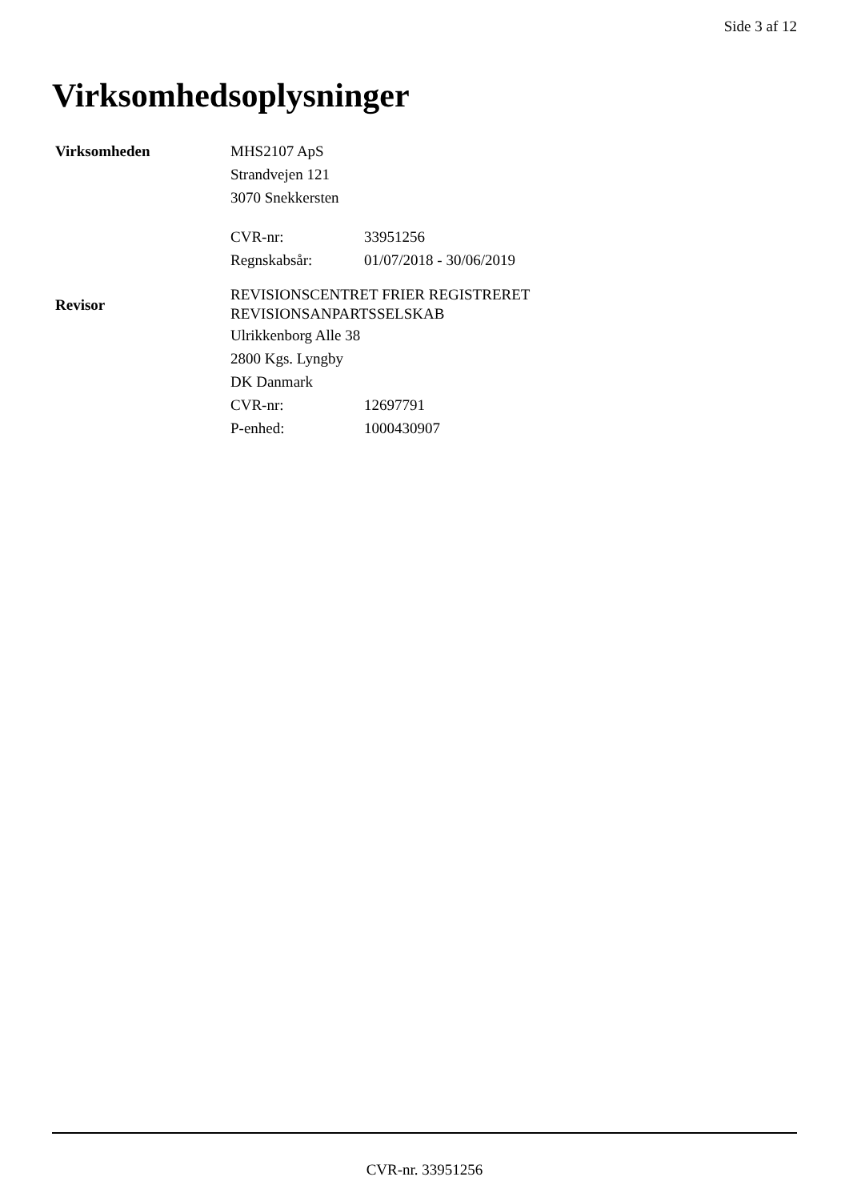Side 3 af 12
Virksomhedsoplysninger
Virksomheden
MHS2107 ApS
Strandvejen 121
3070 Snekkersten
| CVR-nr: | 33951256 |
| Regnskabsår: | 01/07/2018 - 30/06/2019 |
Revisor
REVISIONSCENTRET FRIER REGISTRERET
REVISIONSANPARTSSELSKAB
Ulrikkenborg Alle 38
2800 Kgs. Lyngby
DK Danmark
| CVR-nr: | 12697791 |
| P-enhed: | 1000430907 |
CVR-nr. 33951256